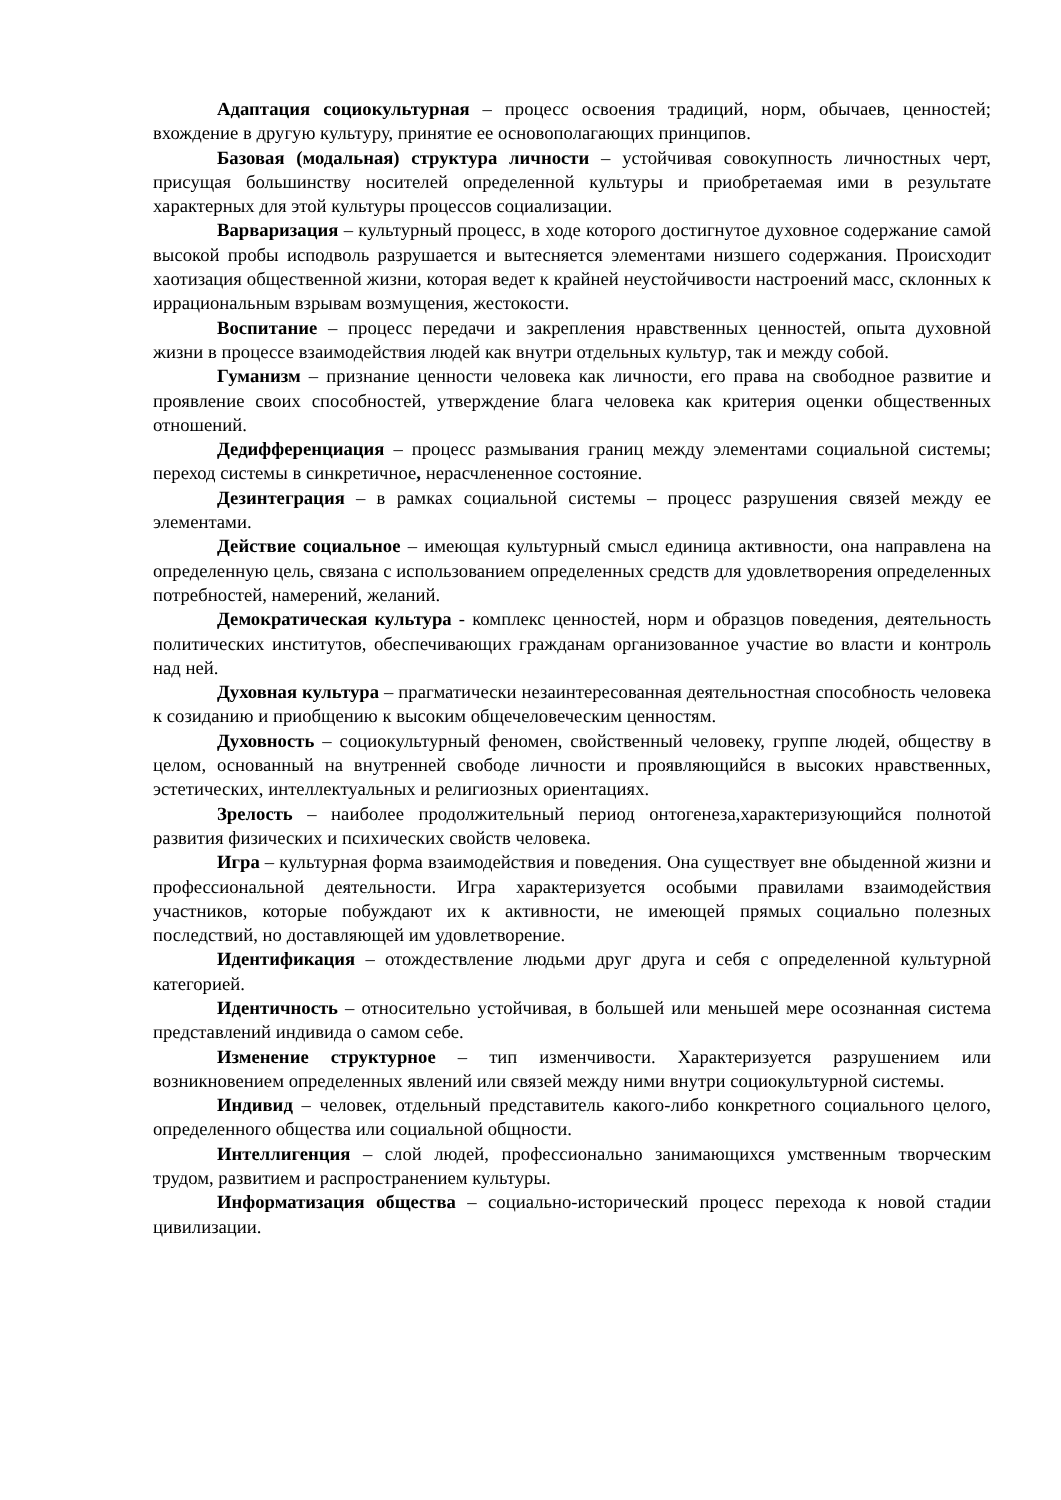Адаптация социокультурная – процесс освоения традиций, норм, обычаев, ценностей; вхождение в другую культуру, принятие ее основополагающих принципов.
Базовая (модальная) структура личности – устойчивая совокупность личностных черт, присущая большинству носителей определенной культуры и приобретаемая ими в результате характерных для этой культуры процессов социализации.
Варваризация – культурный процесс, в ходе которого достигнутое духовное содержание самой высокой пробы исподволь разрушается и вытесняется элементами низшего содержания. Происходит хаотизация общественной жизни, которая ведет к крайней неустойчивости настроений масс, склонных к иррациональным взрывам возмущения, жестокости.
Воспитание – процесс передачи и закрепления нравственных ценностей, опыта духовной жизни в процессе взаимодействия людей как внутри отдельных культур, так и между собой.
Гуманизм – признание ценности человека как личности, его права на свободное развитие и проявление своих способностей, утверждение блага человека как критерия оценки общественных отношений.
Дедифференциация – процесс размывания границ между элементами социальной системы; переход системы в синкретичное, нерасчлененное состояние.
Дезинтеграция – в рамках социальной системы – процесс разрушения связей между ее элементами.
Действие социальное – имеющая культурный смысл единица активности, она направлена на определенную цель, связана с использованием определенных средств для удовлетворения определенных потребностей, намерений, желаний.
Демократическая культура - комплекс ценностей, норм и образцов поведения, деятельность политических институтов, обеспечивающих гражданам организованное участие во власти и контроль над ней.
Духовная культура – прагматически незаинтересованная деятельностная способность человека к созиданию и приобщению к высоким общечеловеческим ценностям.
Духовность – социокультурный феномен, свойственный человеку, группе людей, обществу в целом, основанный на внутренней свободе личности и проявляющийся в высоких нравственных, эстетических, интеллектуальных и религиозных ориентациях.
Зрелость – наиболее продолжительный период онтогенеза,характеризующийся полнотой развития физических и психических свойств человека.
Игра – культурная форма взаимодействия и поведения. Она существует вне обыденной жизни и профессиональной деятельности. Игра характеризуется особыми правилами взаимодействия участников, которые побуждают их к активности, не имеющей прямых социально полезных последствий, но доставляющей им удовлетворение.
Идентификация – отождествление людьми друг друга и себя с определенной культурной категорией.
Идентичность – относительно устойчивая, в большей или меньшей мере осознанная система представлений индивида о самом себе.
Изменение структурное – тип изменчивости. Характеризуется разрушением или возникновением определенных явлений или связей между ними внутри социокультурной системы.
Индивид – человек, отдельный представитель какого-либо конкретного социального целого, определенного общества или социальной общности.
Интеллигенция – слой людей, профессионально занимающихся умственным творческим трудом, развитием и распространением культуры.
Информатизация общества – социально-исторический процесс перехода к новой стадии цивилизации.